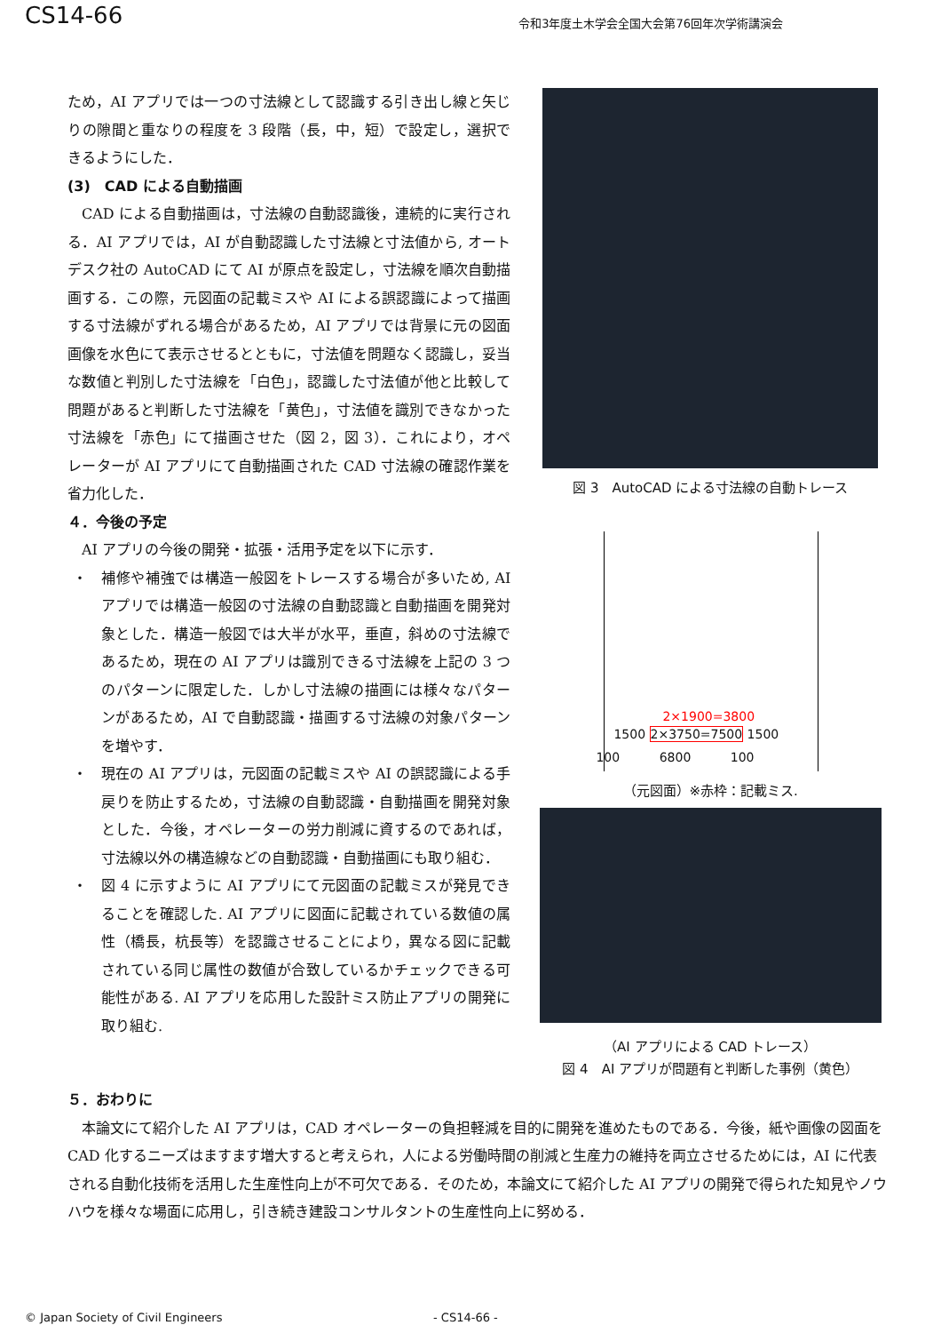CS14-66 令和3年度土木学会全国大会第76回年次学術講演会
ため，AI アプリでは一つの寸法線として認識する引き出し線と矢じりの隙間と重なりの程度を 3 段階（長，中，短）で設定し，選択できるようにした．
(3)　CAD による自動描画
CAD による自動描画は，寸法線の自動認識後，連続的に実行される．AI アプリでは，AI が自動認識した寸法線と寸法値から, オートデスク社の AutoCAD にて AI が原点を設定し，寸法線を順次自動描画する．この際，元図面の記載ミスや AI による誤認識によって描画する寸法線がずれる場合があるため，AI アプリでは背景に元の図面画像を水色にて表示させるとともに，寸法値を問題なく認識し，妥当な数値と判別した寸法線を「白色」，認識した寸法値が他と比較して問題があると判断した寸法線を「黄色」，寸法値を識別できなかった寸法線を「赤色」にて描画させた（図 2，図 3）．これにより，オペレーターが AI アプリにて自動描画された CAD 寸法線の確認作業を省力化した．
４．今後の予定
AI アプリの今後の開発・拡張・活用予定を以下に示す．
・ 補修や補強では構造一般図をトレースする場合が多いため, AI アプリでは構造一般図の寸法線の自動認識と自動描画を開発対象とした．構造一般図では大半が水平，垂直，斜めの寸法線であるため，現在の AI アプリは識別できる寸法線を上記の 3 つのパターンに限定した．しかし寸法線の描画には様々なパターンがあるため，AI で自動認識・描画する寸法線の対象パターンを増やす．
・ 現在の AI アプリは，元図面の記載ミスや AI の誤認識による手戻りを防止するため，寸法線の自動認識・自動描画を開発対象とした．今後，オペレーターの労力削減に資するのであれば，寸法線以外の構造線などの自動認識・自動描画にも取り組む．
・ 図 4 に示すように AI アプリにて元図面の記載ミスが発見できることを確認した. AI アプリに図面に記載されている数値の属性（橋長，杭長等）を認識させることにより，異なる図に記載されている同じ属性の数値が合致しているかチェックできる可能性がある. AI アプリを応用した設計ミス防止アプリの開発に取り組む.
図 3　AutoCAD による寸法線の自動トレース
2×1900=3800
1500 2×3750=7500 1500
100 6800 100
（元図面）※赤枠：記載ミス.
（AI アプリによる CAD トレース）
図 4　AI アプリが問題有と判断した事例（黄色）
５．おわりに
本論文にて紹介した AI アプリは，CAD オペレーターの負担軽減を目的に開発を進めたものである．今後，紙や画像の図面を CAD 化するニーズはますます増大すると考えられ，人による労働時間の削減と生産力の維持を両立させるためには，AI に代表される自動化技術を活用した生産性向上が不可欠である．そのため，本論文にて紹介した AI アプリの開発で得られた知見やノウハウを様々な場面に応用し，引き続き建設コンサルタントの生産性向上に努める．
© Japan Society of Civil Engineers - CS14-66 -